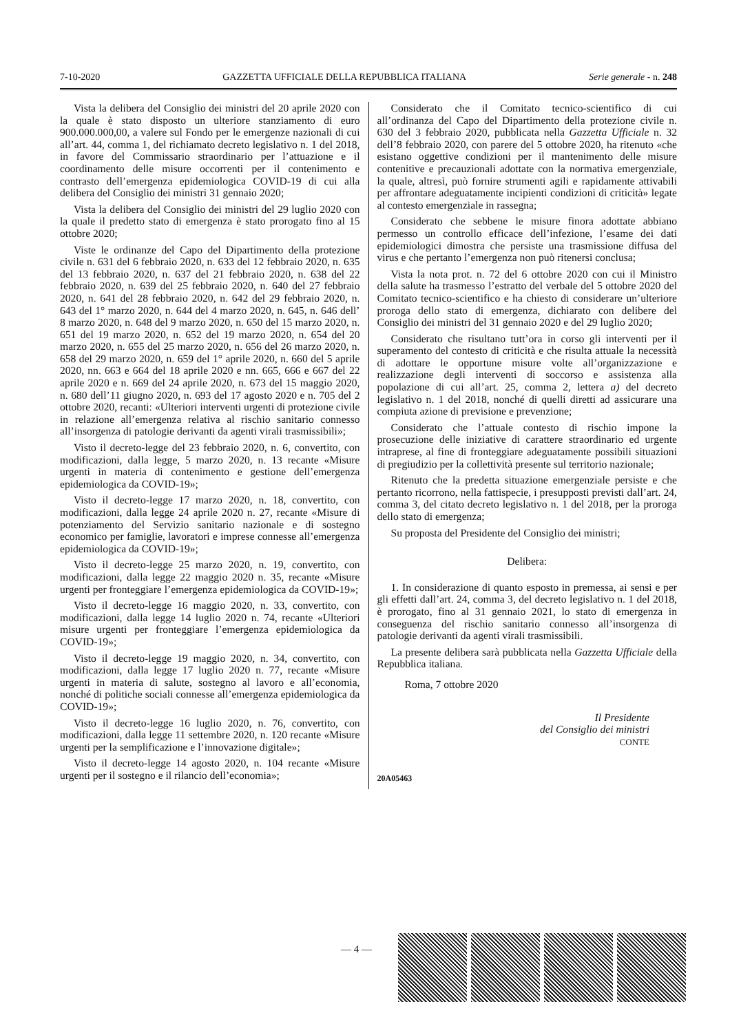7-10-2020 GAZZETTA UFFICIALE DELLA REPUBBLICA ITALIANA Serie generale - n. 248
Vista la delibera del Consiglio dei ministri del 20 aprile 2020 con la quale è stato disposto un ulteriore stanziamento di euro 900.000.000,00, a valere sul Fondo per le emergenze nazionali di cui all’art. 44, comma 1, del richiamato decreto legislativo n. 1 del 2018, in favore del Commissario straordinario per l’attuazione e il coordinamento delle misure occorrenti per il contenimento e contrasto dell’emergenza epidemiologica COVID-19 di cui alla delibera del Consiglio dei ministri 31 gennaio 2020;
Vista la delibera del Consiglio dei ministri del 29 luglio 2020 con la quale il predetto stato di emergenza è stato prorogato fino al 15 ottobre 2020;
Viste le ordinanze del Capo del Dipartimento della protezione civile n. 631 del 6 febbraio 2020, n. 633 del 12 febbraio 2020, n. 635 del 13 febbraio 2020, n. 637 del 21 febbraio 2020, n. 638 del 22 febbraio 2020, n. 639 del 25 febbraio 2020, n. 640 del 27 febbraio 2020, n. 641 del 28 febbraio 2020, n. 642 del 29 febbraio 2020, n. 643 del 1° marzo 2020, n. 644 del 4 marzo 2020, n. 645, n. 646 dell’ 8 marzo 2020, n. 648 del 9 marzo 2020, n. 650 del 15 marzo 2020, n. 651 del 19 marzo 2020, n. 652 del 19 marzo 2020, n. 654 del 20 marzo 2020, n. 655 del 25 marzo 2020, n. 656 del 26 marzo 2020, n. 658 del 29 marzo 2020, n. 659 del 1° aprile 2020, n. 660 del 5 aprile 2020, nn. 663 e 664 del 18 aprile 2020 e nn. 665, 666 e 667 del 22 aprile 2020 e n. 669 del 24 aprile 2020, n. 673 del 15 maggio 2020, n. 680 dell’11 giugno 2020, n. 693 del 17 agosto 2020 e n. 705 del 2 ottobre 2020, recanti: «Ulteriori interventi urgenti di protezione civile in relazione all’emergenza relativa al rischio sanitario connesso all’insorgenza di patologie derivanti da agenti virali trasmissibili»;
Visto il decreto-legge del 23 febbraio 2020, n. 6, convertito, con modificazioni, dalla legge, 5 marzo 2020, n. 13 recante «Misure urgenti in materia di contenimento e gestione dell’emergenza epidemiologica da COVID-19»;
Visto il decreto-legge 17 marzo 2020, n. 18, convertito, con modificazioni, dalla legge 24 aprile 2020 n. 27, recante «Misure di potenziamento del Servizio sanitario nazionale e di sostegno economico per famiglie, lavoratori e imprese connesse all’emergenza epidemiologica da COVID-19»;
Visto il decreto-legge 25 marzo 2020, n. 19, convertito, con modificazioni, dalla legge 22 maggio 2020 n. 35, recante «Misure urgenti per fronteggiare l’emergenza epidemiologica da COVID-19»;
Visto il decreto-legge 16 maggio 2020, n. 33, convertito, con modificazioni, dalla legge 14 luglio 2020 n. 74, recante «Ulteriori misure urgenti per fronteggiare l’emergenza epidemiologica da COVID-19»;
Visto il decreto-legge 19 maggio 2020, n. 34, convertito, con modificazioni, dalla legge 17 luglio 2020 n. 77, recante «Misure urgenti in materia di salute, sostegno al lavoro e all’economia, nonché di politiche sociali connesse all’emergenza epidemiologica da COVID-19»;
Visto il decreto-legge 16 luglio 2020, n. 76, convertito, con modificazioni, dalla legge 11 settembre 2020, n. 120 recante «Misure urgenti per la semplificazione e l’innovazione digitale»;
Visto il decreto-legge 14 agosto 2020, n. 104 recante «Misure urgenti per il sostegno e il rilancio dell’economia»;
Considerato che il Comitato tecnico-scientifico di cui all’ordinanza del Capo del Dipartimento della protezione civile n. 630 del 3 febbraio 2020, pubblicata nella Gazzetta Ufficiale n. 32 dell’8 febbraio 2020, con parere del 5 ottobre 2020, ha ritenuto «che esistano oggettive condizioni per il mantenimento delle misure contenitive e precauzionali adottate con la normativa emergenziale, la quale, altresì, può fornire strumenti agili e rapidamente attivabili per affrontare adeguatamente incipienti condizioni di criticità» legate al contesto emergenziale in rassegna;
Considerato che sebbene le misure finora adottate abbiano permesso un controllo efficace dell’infezione, l’esame dei dati epidemiologici dimostra che persiste una trasmissione diffusa del virus e che pertanto l’emergenza non può ritenersi conclusa;
Vista la nota prot. n. 72 del 6 ottobre 2020 con cui il Ministro della salute ha trasmesso l’estratto del verbale del 5 ottobre 2020 del Comitato tecnico-scientifico e ha chiesto di considerare un’ulteriore proroga dello stato di emergenza, dichiarato con delibere del Consiglio dei ministri del 31 gennaio 2020 e del 29 luglio 2020;
Considerato che risultano tutt’ora in corso gli interventi per il superamento del contesto di criticità e che risulta attuale la necessità di adottare le opportune misure volte all’organizzazione e realizzazione degli interventi di soccorso e assistenza alla popolazione di cui all’art. 25, comma 2, lettera a) del decreto legislativo n. 1 del 2018, nonché di quelli diretti ad assicurare una compiuta azione di previsione e prevenzione;
Considerato che l’attuale contesto di rischio impone la prosecuzione delle iniziative di carattere straordinario ed urgente intraprese, al fine di fronteggiare adeguatamente possibili situazioni di pregiudizio per la collettività presente sul territorio nazionale;
Ritenuto che la predetta situazione emergenziale persiste e che pertanto ricorrono, nella fattispecie, i presupposti previsti dall’art. 24, comma 3, del citato decreto legislativo n. 1 del 2018, per la proroga dello stato di emergenza;
Su proposta del Presidente del Consiglio dei ministri;
Delibera:
1. In considerazione di quanto esposto in premessa, ai sensi e per gli effetti dall’art. 24, comma 3, del decreto legislativo n. 1 del 2018, è prorogato, fino al 31 gennaio 2021, lo stato di emergenza in conseguenza del rischio sanitario connesso all’insorgenza di patologie derivanti da agenti virali trasmissibili.
La presente delibera sarà pubblicata nella Gazzetta Ufficiale della Repubblica italiana.
Roma, 7 ottobre 2020
Il Presidente
del Consiglio dei ministri
CONTE
20A05463
— 4 —